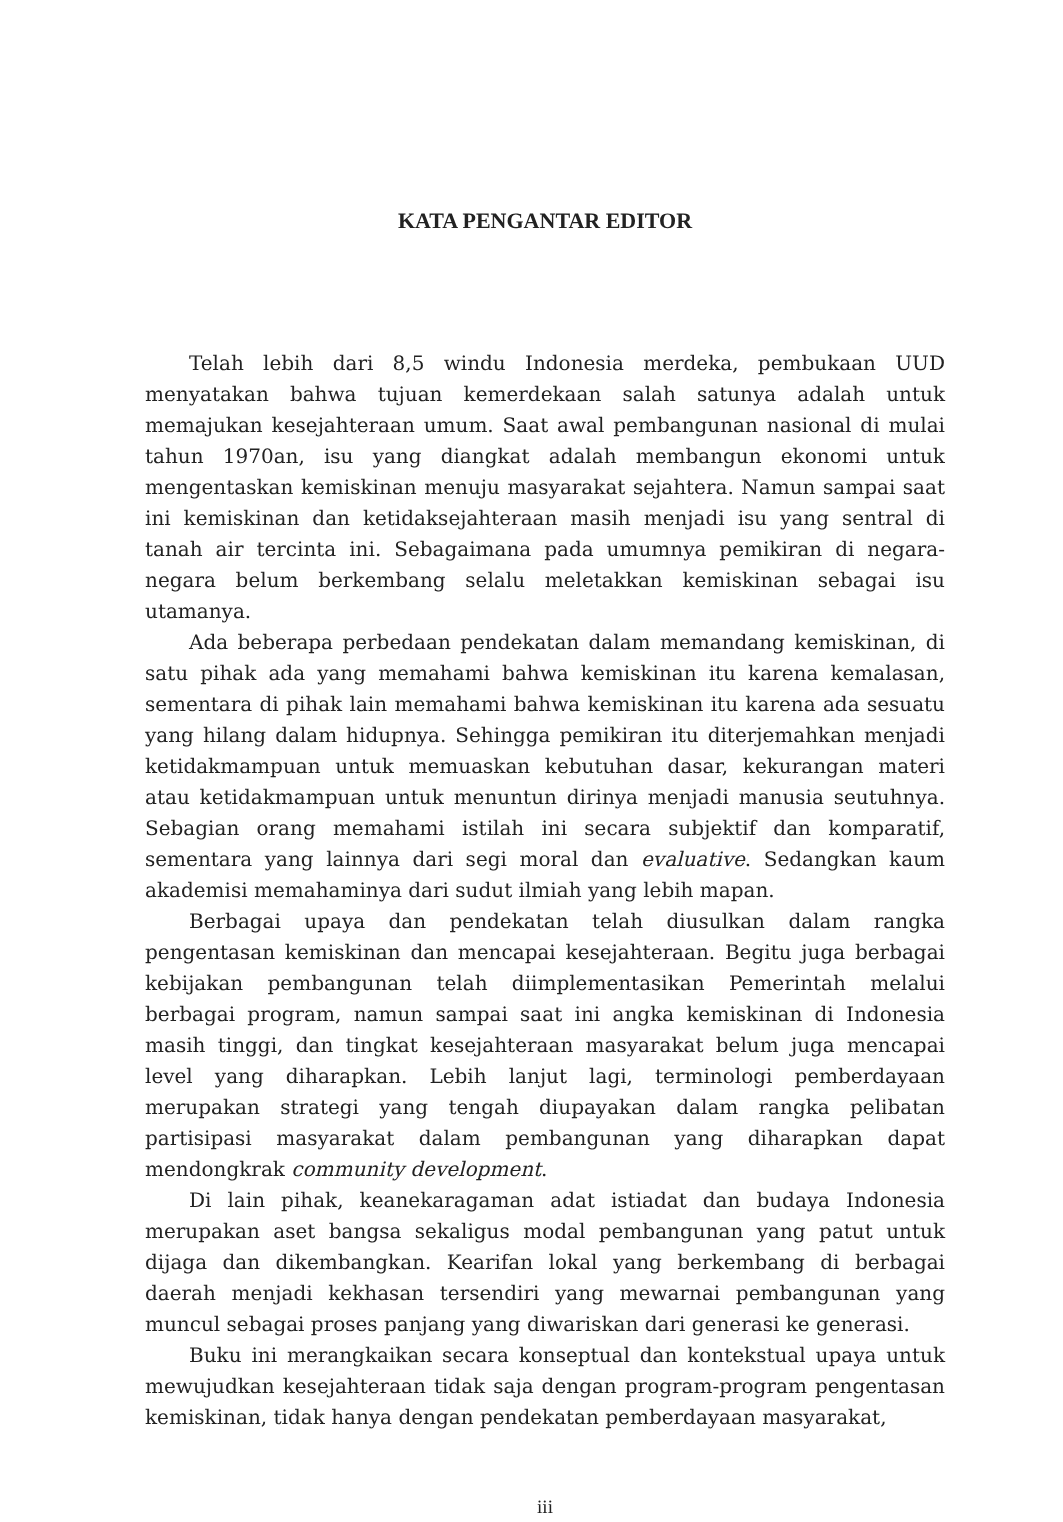KATA PENGANTAR EDITOR
Telah lebih dari 8,5 windu Indonesia merdeka, pembukaan UUD menyatakan bahwa tujuan kemerdekaan salah satunya adalah untuk memajukan kesejahteraan umum. Saat awal pembangunan nasional di mulai tahun 1970an, isu yang diangkat adalah membangun ekonomi untuk mengentaskan kemiskinan menuju masyarakat sejahtera. Namun sampai saat ini kemiskinan dan ketidaksejahteraan masih menjadi isu yang sentral di tanah air tercinta ini. Sebagaimana pada umumnya pemikiran di negara-negara belum berkembang selalu meletakkan kemiskinan sebagai isu utamanya.
Ada beberapa perbedaan pendekatan dalam memandang kemiskinan, di satu pihak ada yang memahami bahwa kemiskinan itu karena kemalasan, sementara di pihak lain memahami bahwa kemiskinan itu karena ada sesuatu yang hilang dalam hidupnya. Sehingga pemikiran itu diterjemahkan menjadi ketidakmampuan untuk memuaskan kebutuhan dasar, kekurangan materi atau ketidakmampuan untuk menuntun dirinya menjadi manusia seutuhnya. Sebagian orang memahami istilah ini secara subjektif dan komparatif, sementara yang lainnya dari segi moral dan evaluative. Sedangkan kaum akademisi memahaminya dari sudut ilmiah yang lebih mapan.
Berbagai upaya dan pendekatan telah diusulkan dalam rangka pengentasan kemiskinan dan mencapai kesejahteraan. Begitu juga berbagai kebijakan pembangunan telah diimplementasikan Pemerintah melalui berbagai program, namun sampai saat ini angka kemiskinan di Indonesia masih tinggi, dan tingkat kesejahteraan masyarakat belum juga mencapai level yang diharapkan. Lebih lanjut lagi, terminologi pemberdayaan merupakan strategi yang tengah diupayakan dalam rangka pelibatan partisipasi masyarakat dalam pembangunan yang diharapkan dapat mendongkrak community development.
Di lain pihak, keanekaragaman adat istiadat dan budaya Indonesia merupakan aset bangsa sekaligus modal pembangunan yang patut untuk dijaga dan dikembangkan. Kearifan lokal yang berkembang di berbagai daerah menjadi kekhasan tersendiri yang mewarnai pembangunan yang muncul sebagai proses panjang yang diwariskan dari generasi ke generasi.
Buku ini merangkaikan secara konseptual dan kontekstual upaya untuk mewujudkan kesejahteraan tidak saja dengan program-program pengentasan kemiskinan, tidak hanya dengan pendekatan pemberdayaan masyarakat,
iii